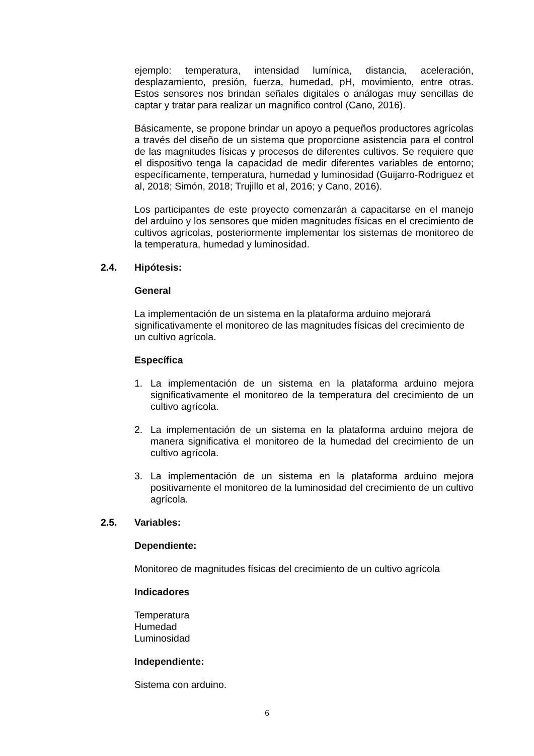ejemplo: temperatura, intensidad lumínica, distancia, aceleración, desplazamiento, presión, fuerza, humedad, pH, movimiento, entre otras. Estos sensores nos brindan señales digitales o análogas muy sencillas de captar y tratar para realizar un magnifico control (Cano, 2016).
Básicamente, se propone brindar un apoyo a pequeños productores agrícolas a través del diseño de un sistema que proporcione asistencia para el control de las magnitudes físicas y procesos de diferentes cultivos. Se requiere que el dispositivo tenga la capacidad de medir diferentes variables de entorno; específicamente, temperatura, humedad y luminosidad (Guijarro-Rodriguez et al, 2018; Simón, 2018; Trujillo et al, 2016; y Cano, 2016).
Los participantes de este proyecto comenzarán a capacitarse en el manejo del arduino y los sensores que miden magnitudes físicas en el crecimiento de cultivos agrícolas, posteriormente implementar los sistemas de monitoreo de la temperatura, humedad y luminosidad.
2.4. Hipótesis:
General
La implementación de un sistema en la plataforma arduino mejorará significativamente el monitoreo de las magnitudes físicas del crecimiento de un cultivo agrícola.
Específica
1. La implementación de un sistema en la plataforma arduino mejora significativamente el monitoreo de la temperatura del crecimiento de un cultivo agrícola.
2. La implementación de un sistema en la plataforma arduino mejora de manera significativa el monitoreo de la humedad del crecimiento de un cultivo agrícola.
3. La implementación de un sistema en la plataforma arduino mejora positivamente el monitoreo de la luminosidad del crecimiento de un cultivo agrícola.
2.5. Variables:
Dependiente:
Monitoreo de magnitudes físicas del crecimiento de un cultivo agrícola
Indicadores
Temperatura
Humedad
Luminosidad
Independiente:
Sistema con arduino.
6